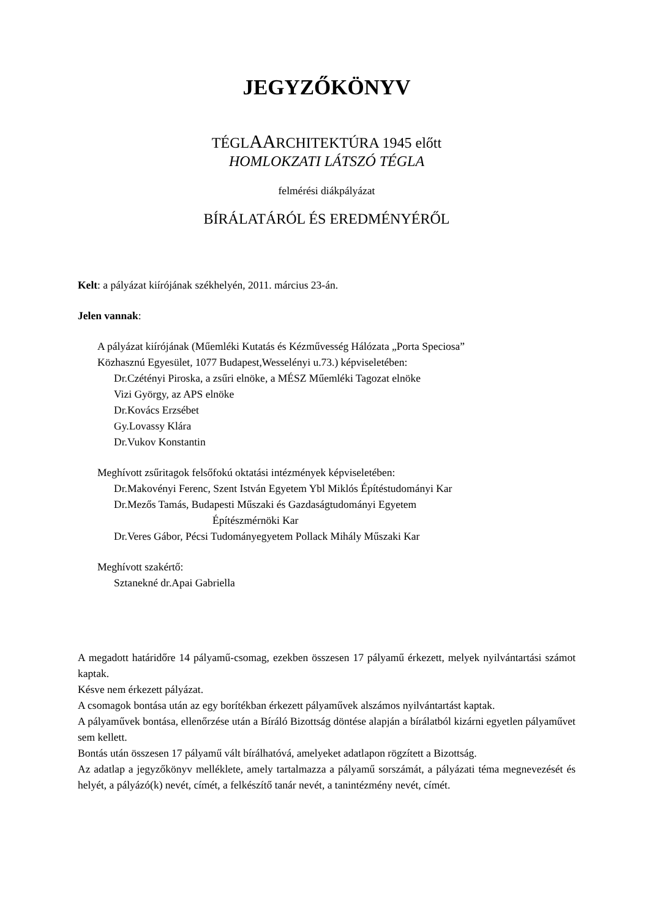JEGYZŐKÖNYV
TÉGLAARCHITEKTÚRA 1945 előtt
HOMLOKZATI LÁTSZÓ TÉGLA
felmérési diákpályázat
BÍRÁLATÁRÓL ÉS EREDMÉNYÉRŐL
Kelt: a pályázat kiírójának székhelyén, 2011. március 23-án.
Jelen vannak:
A pályázat kiírójának (Műemléki Kutatás és Kézművesség Hálózata „Porta Speciosa”
Közhasznú Egyesület, 1077 Budapest,Wesselényi u.73.) képviseletében:
Dr.Czétényi Piroska, a zsűri elnöke, a MÉSZ Műemléki Tagozat elnöke
Vizi György, az APS elnöke
Dr.Kovács Erzsébet
Gy.Lovassy Klára
Dr.Vukov Konstantin
Meghívott zsűritagok felsőfokú oktatási intézmények képviseletében:
Dr.Makovényi Ferenc, Szent István Egyetem Ybl Miklós Építéstudományi Kar
Dr.Mezős Tamás, Budapesti Műszaki és Gazdaságtudományi Egyetem
Építészmérnöki Kar
Dr.Veres Gábor, Pécsi Tudományegyetem Pollack Mihály Műszaki Kar
Meghívott szakértő:
Sztanekné dr.Apai Gabriella
A megadott határidőre 14 pályamű-csomag, ezekben összesen 17 pályamű érkezett, melyek nyilvántartási számot kaptak.
Késve nem érkezett pályázat.
A csomagok bontása után az egy borítékban érkezett pályaművek alszámos nyilvántartást kaptak.
A pályaművek bontása, ellenőrzése után a Bíráló Bizottság döntése alapján a bírálatból kizárni egyetlen pályaművet sem kellett.
Bontás után összesen 17 pályamű vált bírálhatóvá, amelyeket adatlapon rögzített a Bizottság.
Az adatlap a jegyzőkönyv melléklete, amely tartalmazza a pályamű sorszámát, a pályázati téma megnevezését és helyét, a pályázó(k) nevét, címét, a felkészítő tanár nevét, a tanintézmény nevét, címét.